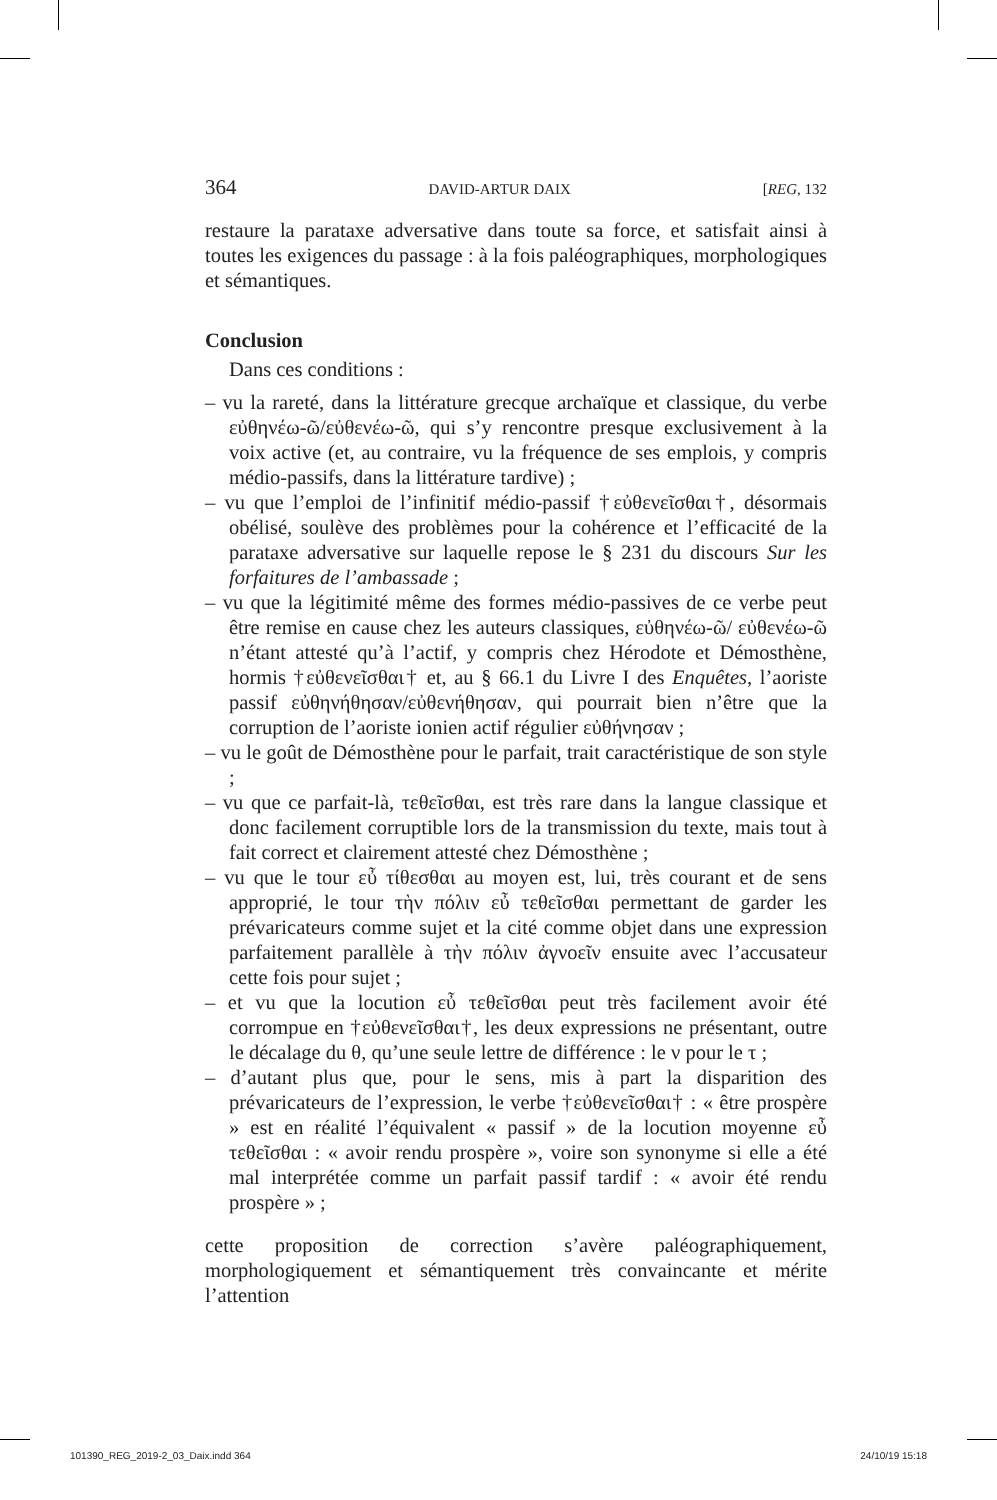364 DAVID-ARTUR DAIX [REG, 132
restaure la parataxe adversative dans toute sa force, et satisfait ainsi à toutes les exigences du passage : à la fois paléographiques, morphologiques et sémantiques.
Conclusion
Dans ces conditions :
– vu la rareté, dans la littérature grecque archaïque et classique, du verbe εὐθηνέω-ῶ/εὐθενέω-ῶ, qui s’y rencontre presque exclusivement à la voix active (et, au contraire, vu la fréquence de ses emplois, y compris médio-passifs, dans la littérature tardive) ;
– vu que l’emploi de l’infinitif médio-passif †εὐθενεῖσθαι†, désormais obélisé, soulève des problèmes pour la cohérence et l’efficacité de la parataxe adversative sur laquelle repose le § 231 du discours Sur les forfaitures de l’ambassade ;
– vu que la légitimité même des formes médio-passives de ce verbe peut être remise en cause chez les auteurs classiques, εὐθηνέω-ῶ/ εὐθενέω-ῶ n’étant attesté qu’à l’actif, y compris chez Hérodote et Démosthène, hormis †εὐθενεῖσθαι† et, au § 66.1 du Livre I des Enquêtes, l’aoriste passif εὐθηνήθησαν/εὐθενήθησαν, qui pourrait bien n’être que la corruption de l’aoriste ionien actif régulier εὐθήνησαν ;
– vu le goût de Démosthène pour le parfait, trait caractéristique de son style ;
– vu que ce parfait-là, τεθεῖσθαι, est très rare dans la langue classique et donc facilement corruptible lors de la transmission du texte, mais tout à fait correct et clairement attesté chez Démosthène ;
– vu que le tour εὖ τίθεσθαι au moyen est, lui, très courant et de sens approprié, le tour τὴν πόλιν εὖ τεθεῖσθαι permettant de garder les prévaricateurs comme sujet et la cité comme objet dans une expression parfaitement parallèle à τὴν πόλιν ἀγνοεῖν ensuite avec l’accusateur cette fois pour sujet ;
– et vu que la locution εὖ τεθεῖσθαι peut très facilement avoir été corrompue en †εὐθενεῖσθαι†, les deux expressions ne présentant, outre le décalage du θ, qu’une seule lettre de différence : le ν pour le τ ;
– d’autant plus que, pour le sens, mis à part la disparition des prévaricateurs de l’expression, le verbe †εὐθενεῖσθαι† : « être prospère » est en réalité l’équivalent « passif » de la locution moyenne εὖ τεθεῖσθαι : « avoir rendu prospère », voire son synonyme si elle a été mal interprétée comme un parfait passif tardif : « avoir été rendu prospère » ;
cette proposition de correction s’avère paléographiquement, morphologiquement et sémantiquement très convaincante et mérite l’attention
101390_REG_2019-2_03_Daix.indd 364 24/10/19 15:18